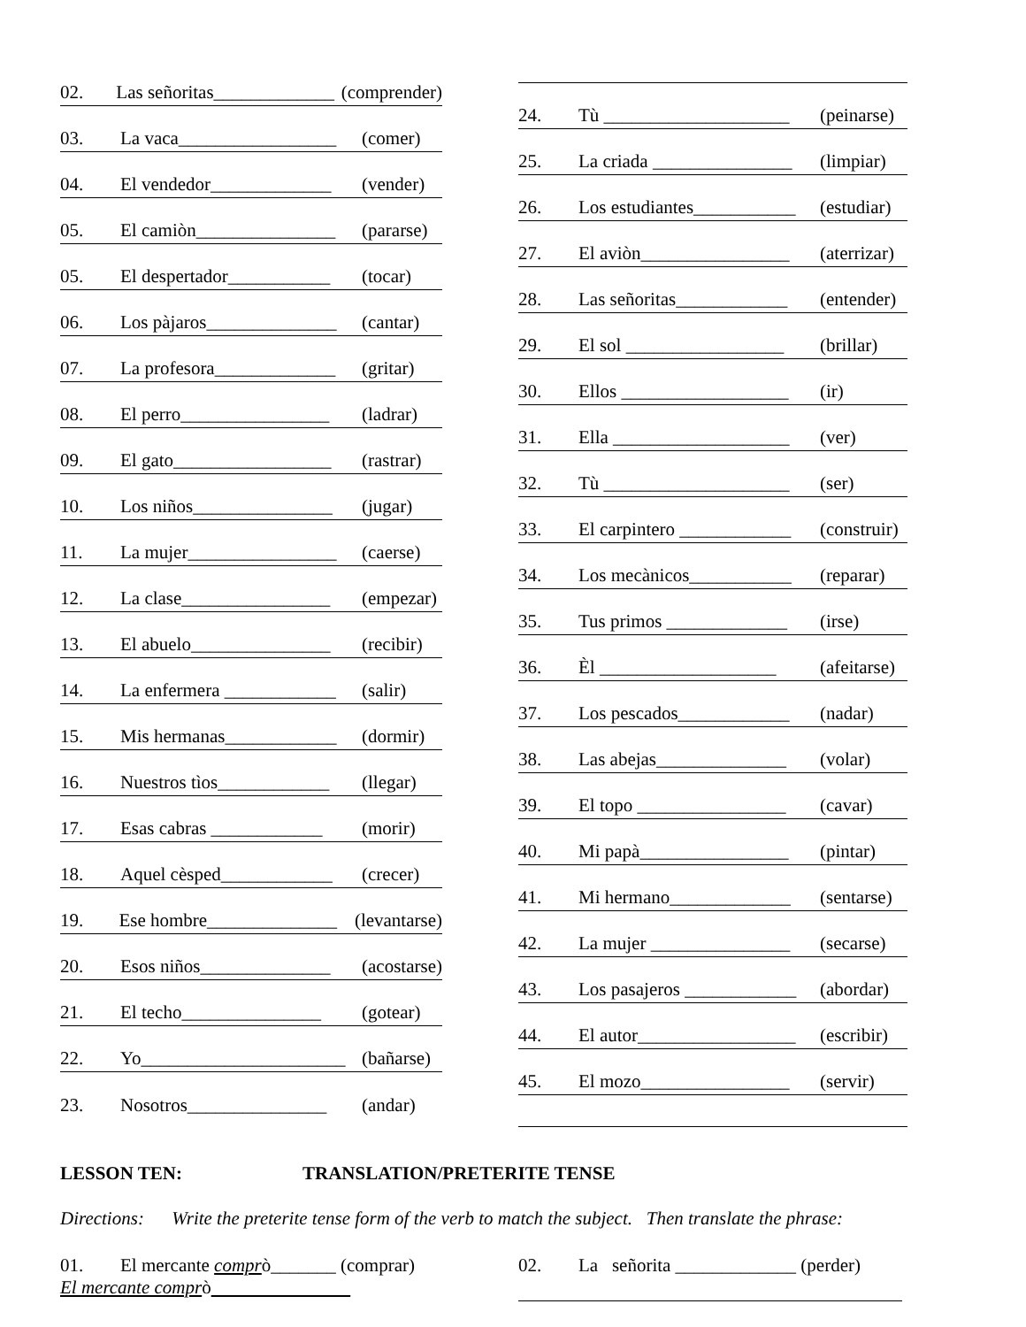02. Las señoritas_____________ (comprender)
03. La vaca_________________ (comer)
04. El vendedor_____________ (vender)
05. El camiòn_______________ (pararse)
05. El despertador___________ (tocar)
06. Los pàjaros______________ (cantar)
07. La profesora_____________ (gritar)
08. El perro________________ (ladrar)
09. El gato_________________ (rastrar)
10. Los niños_______________ (jugar)
11. La mujer________________ (caerse)
12. La clase________________ (empezar)
13. El abuelo_______________ (recibir)
14. La enfermera ____________ (salir)
15. Mis hermanas____________ (dormir)
16. Nuestros tìos____________ (llegar)
17. Esas cabras ____________ (morir)
18. Aquel cèsped____________ (crecer)
19. Ese hombre______________ (levantarse)
20. Esos niños______________ (acostarse)
21. El techo_______________ (gotear)
22. Yo______________________ (bañarse)
23. Nosotros_______________ (andar)
24. Tù ____________________ (peinarse)
25. La criada _______________ (limpiar)
26. Los estudiantes___________ (estudiar)
27. El aviòn________________ (aterrizar)
28. Las señoritas____________ (entender)
29. El sol _________________ (brillar)
30. Ellos __________________ (ir)
31. Ella ___________________ (ver)
32. Tù ____________________ (ser)
33. El carpintero ____________ (construir)
34. Los mecànicos___________ (reparar)
35. Tus primos _____________ (irse)
36. Èl ___________________ (afeitarse)
37. Los pescados____________ (nadar)
38. Las abejas______________ (volar)
39. El topo ________________ (cavar)
40. Mi papà________________ (pintar)
41. Mi hermano_____________ (sentarse)
42. La mujer _______________ (secarse)
43. Los pasajeros ____________ (abordar)
44. El autor_________________ (escribir)
45. El mozo________________ (servir)
LESSON TEN: TRANSLATION/PRETERITE TENSE
Directions: Write the preterite tense form of the verb to match the subject. Then translate the phrase:
01. El mercante comprò_______ (comprar)
El mercante comprò
02. La señorita _____________ (perder)